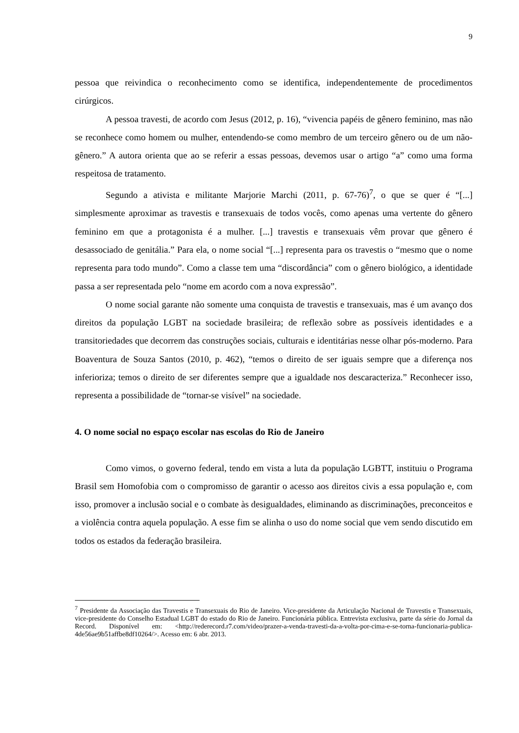9
pessoa que reivindica o reconhecimento como se identifica, independentemente de procedimentos cirúrgicos.
A pessoa travesti, de acordo com Jesus (2012, p. 16), “vivencia papéis de gênero feminino, mas não se reconhece como homem ou mulher, entendendo-se como membro de um terceiro gênero ou de um não-gênero.” A autora orienta que ao se referir a essas pessoas, devemos usar o artigo “a” como uma forma respeitosa de tratamento.
Segundo a ativista e militante Marjorie Marchi (2011, p. 67-76)<sup>7</sup>, o que se quer é “[...] simplesmente aproximar as travestis e transexuais de todos vocês, como apenas uma vertente do gênero feminino em que a protagonista é a mulher. [...] travestis e transexuais vêm provar que gênero é desassociado de genitália.” Para ela, o nome social “[...] representa para os travestis o “mesmo que o nome representa para todo mundo”. Como a classe tem uma “discordância” com o gênero biológico, a identidade passa a ser representada pelo “nome em acordo com a nova expressão”.
O nome social garante não somente uma conquista de travestis e transexuais, mas é um avanço dos direitos da população LGBT na sociedade brasileira; de reflexão sobre as possíveis identidades e a transitoriedades que decorrem das construções sociais, culturais e identitárias nesse olhar pós-moderno. Para Boaventura de Souza Santos (2010, p. 462), “temos o direito de ser iguais sempre que a diferença nos inferioriza; temos o direito de ser diferentes sempre que a igualdade nos descaracteriza.” Reconhecer isso, representa a possibilidade de “tornar-se visível” na sociedade.
4. O nome social no espaço escolar nas escolas do Rio de Janeiro
Como vimos, o governo federal, tendo em vista a luta da população LGBTT, instituiu o Programa Brasil sem Homofobia com o compromisso de garantir o acesso aos direitos civis a essa população e, com isso, promover a inclusão social e o combate às desigualdades, eliminando as discriminações, preconceitos e a violência contra aquela população. A esse fim se alinha o uso do nome social que vem sendo discutido em todos os estados da federação brasileira.
<sup>7</sup> Presidente da Associação das Travestis e Transexuais do Rio de Janeiro. Vice-presidente da Articulação Nacional de Travestis e Transexuais, vice-presidente do Conselho Estadual LGBT do estado do Rio de Janeiro. Funcionária pública. Entrevista exclusiva, parte da série do Jornal da Record. Disponível em: <http://rederecord.r7.com/video/prazer-a-venda-travesti-da-a-volta-por-cima-e-se-torna-funcionaria-publica-4de56ae9b51affbe8df10264/>. Acesso em: 6 abr. 2013.